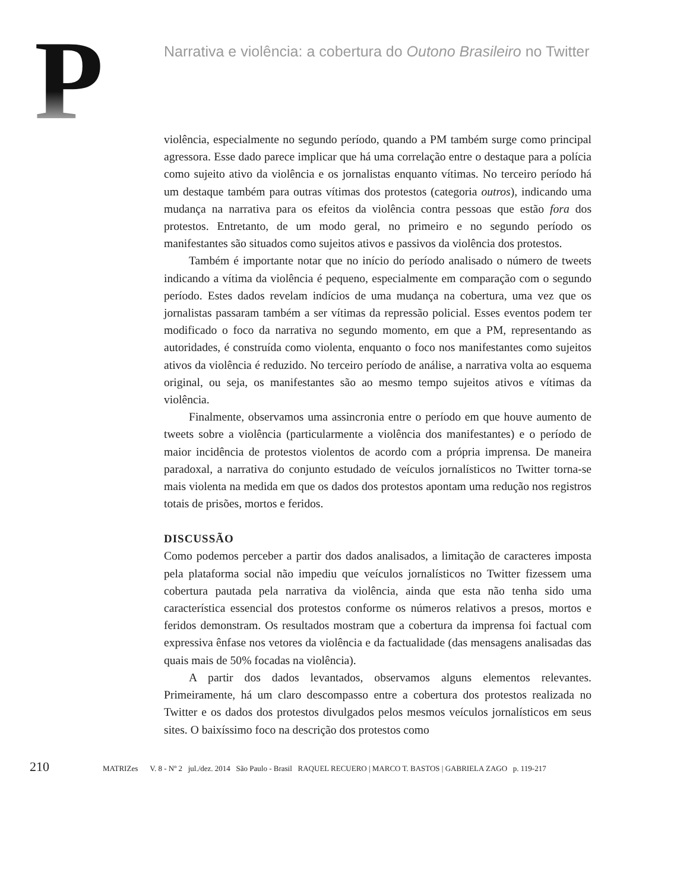P
Narrativa e violência: a cobertura do Outono Brasileiro no Twitter
violência, especialmente no segundo período, quando a PM também surge como principal agressora. Esse dado parece implicar que há uma correlação entre o destaque para a polícia como sujeito ativo da violência e os jornalistas enquanto vítimas. No terceiro período há um destaque também para outras vítimas dos protestos (categoria outros), indicando uma mudança na narrativa para os efeitos da violência contra pessoas que estão fora dos protestos. Entretanto, de um modo geral, no primeiro e no segundo período os manifestantes são situados como sujeitos ativos e passivos da violência dos protestos.
Também é importante notar que no início do período analisado o número de tweets indicando a vítima da violência é pequeno, especialmente em comparação com o segundo período. Estes dados revelam indícios de uma mudança na cobertura, uma vez que os jornalistas passaram também a ser vítimas da repressão policial. Esses eventos podem ter modificado o foco da narrativa no segundo momento, em que a PM, representando as autoridades, é construída como violenta, enquanto o foco nos manifestantes como sujeitos ativos da violência é reduzido. No terceiro período de análise, a narrativa volta ao esquema original, ou seja, os manifestantes são ao mesmo tempo sujeitos ativos e vítimas da violência.
Finalmente, observamos uma assincronia entre o período em que houve aumento de tweets sobre a violência (particularmente a violência dos manifestantes) e o período de maior incidência de protestos violentos de acordo com a própria imprensa. De maneira paradoxal, a narrativa do conjunto estudado de veículos jornalísticos no Twitter torna-se mais violenta na medida em que os dados dos protestos apontam uma redução nos registros totais de prisões, mortos e feridos.
DISCUSSÃO
Como podemos perceber a partir dos dados analisados, a limitação de caracteres imposta pela plataforma social não impediu que veículos jornalísticos no Twitter fizessem uma cobertura pautada pela narrativa da violência, ainda que esta não tenha sido uma característica essencial dos protestos conforme os números relativos a presos, mortos e feridos demonstram. Os resultados mostram que a cobertura da imprensa foi factual com expressiva ênfase nos vetores da violência e da factualidade (das mensagens analisadas das quais mais de 50% focadas na violência).
A partir dos dados levantados, observamos alguns elementos relevantes. Primeiramente, há um claro descompasso entre a cobertura dos protestos realizada no Twitter e os dados dos protestos divulgados pelos mesmos veículos jornalísticos em seus sites. O baixíssimo foco na descrição dos protestos como
210 MATRIZes V. 8 - Nº 2 jul./dez. 2014 São Paulo - Brasil RAQUEL RECUERO | MARCO T. BASTOS | GABRIELA ZAGO p. 119-217